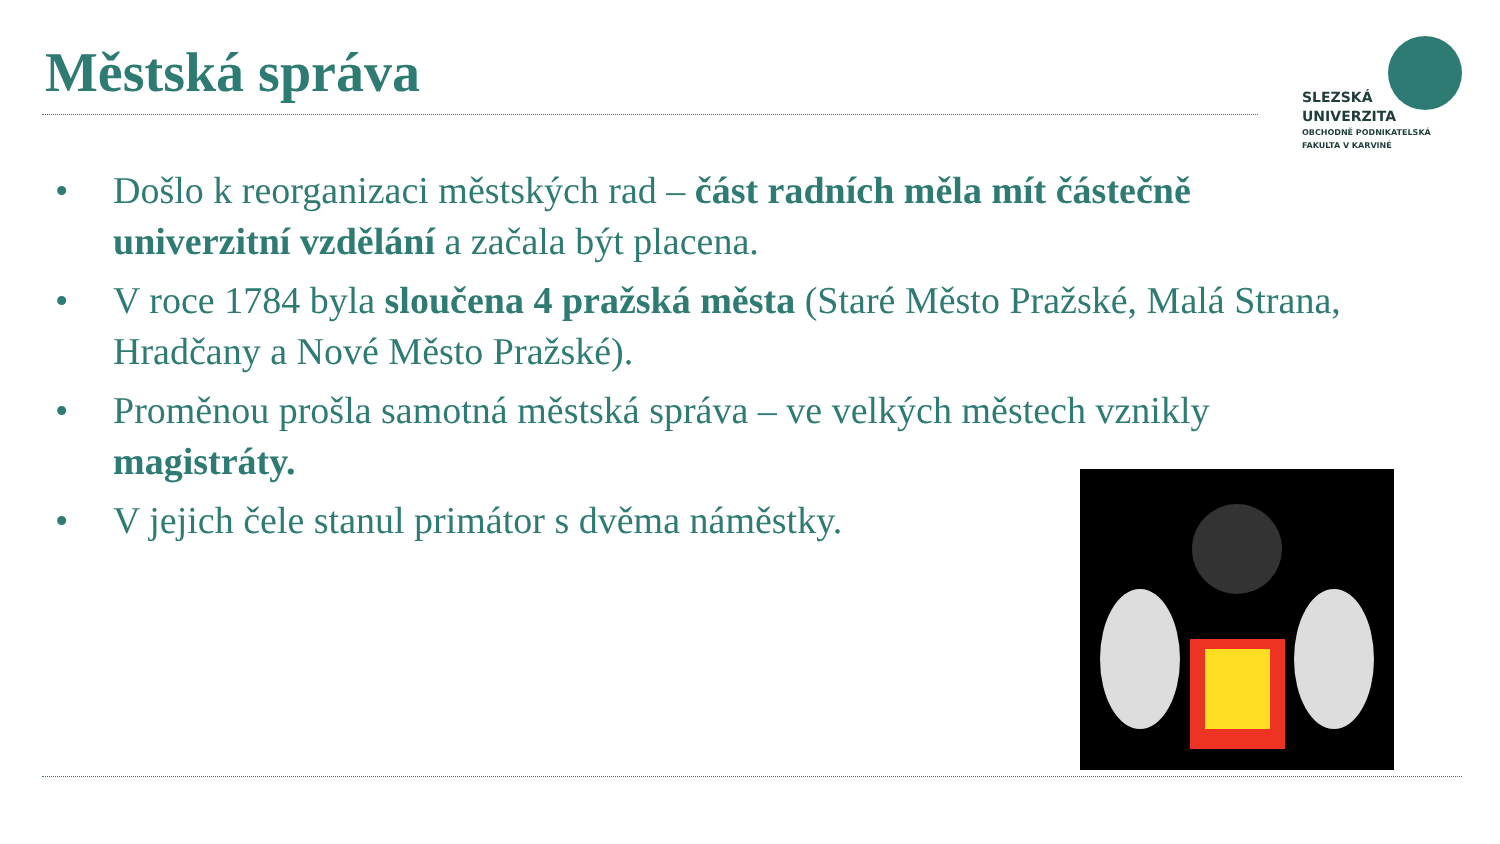Městská správa
SLEZSKÁ
UNIVERZITA
OBCHODNĚ PODNIKATELSKÁ
FAKULTA V KARVINÉ
• Došlo k reorganizaci městských rad – část radních měla mít částečně univerzitní vzdělání a začala být placena.
• V roce 1784 byla sloučena 4 pražská města (Staré Město Pražské, Malá Strana, Hradčany a Nové Město Pražské).
• Proměnou prošla samotná městská správa – ve velkých městech vznikly magistráty.
• V jejich čele stanul primátor s dvěma náměstky.